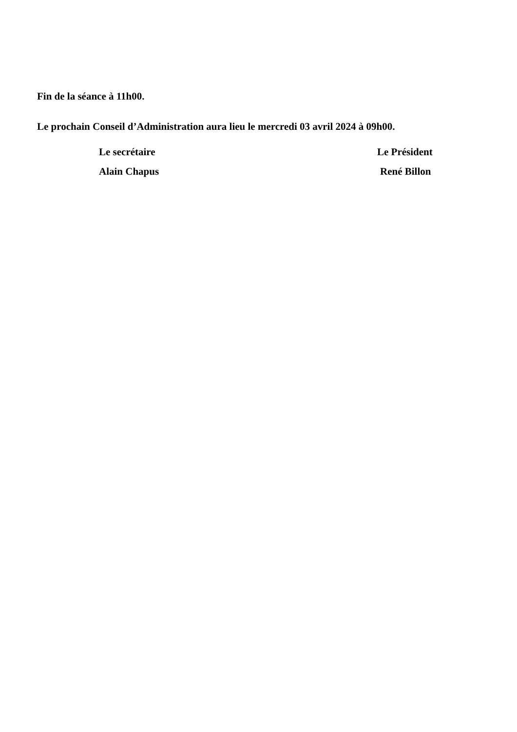Fin de la séance à 11h00.
Le prochain Conseil d’Administration aura lieu le mercredi 03 avril 2024 à 09h00.
Le secrétaire
Alain Chapus
Le Président
René Billon